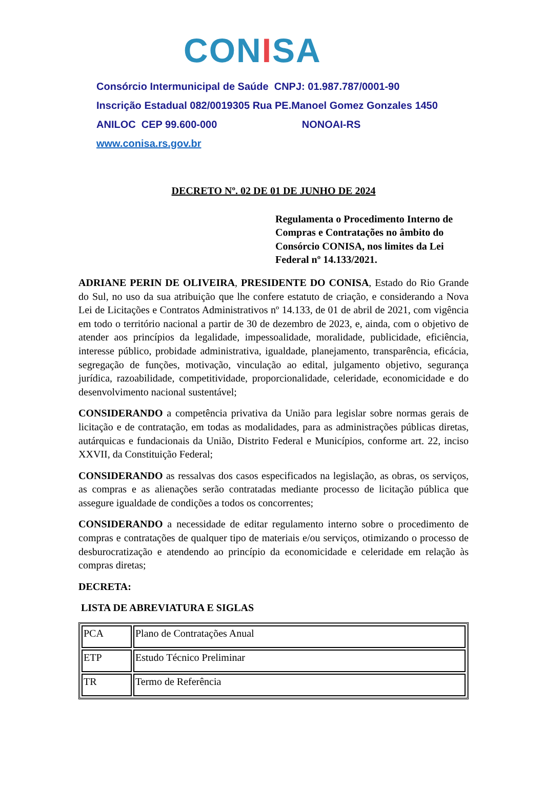CONISA
Consórcio Intermunicipal de Saúde CNPJ: 01.987.787/0001-90
Inscrição Estadual 082/0019305 Rua PE.Manoel Gomez Gonzales 1450
ANILOC CEP 99.600-000 NONOAI-RS
www.conisa.rs.gov.br
DECRETO Nº. 02 DE 01 DE JUNHO DE 2024
Regulamenta o Procedimento Interno de Compras e Contratações no âmbito do Consórcio CONISA, nos limites da Lei Federal nº 14.133/2021.
ADRIANE PERIN DE OLIVEIRA, PRESIDENTE DO CONISA, Estado do Rio Grande do Sul, no uso da sua atribuição que lhe confere estatuto de criação, e considerando a Nova Lei de Licitações e Contratos Administrativos nº 14.133, de 01 de abril de 2021, com vigência em todo o território nacional a partir de 30 de dezembro de 2023, e, ainda, com o objetivo de atender aos princípios da legalidade, impessoalidade, moralidade, publicidade, eficiência, interesse público, probidade administrativa, igualdade, planejamento, transparência, eficácia, segregação de funções, motivação, vinculação ao edital, julgamento objetivo, segurança jurídica, razoabilidade, competitividade, proporcionalidade, celeridade, economicidade e do desenvolvimento nacional sustentável;
CONSIDERANDO a competência privativa da União para legislar sobre normas gerais de licitação e de contratação, em todas as modalidades, para as administrações públicas diretas, autárquicas e fundacionais da União, Distrito Federal e Municípios, conforme art. 22, inciso XXVII, da Constituição Federal;
CONSIDERANDO as ressalvas dos casos especificados na legislação, as obras, os serviços, as compras e as alienações serão contratadas mediante processo de licitação pública que assegure igualdade de condições a todos os concorrentes;
CONSIDERANDO a necessidade de editar regulamento interno sobre o procedimento de compras e contratações de qualquer tipo de materiais e/ou serviços, otimizando o processo de desburocratização e atendendo ao princípio da economicidade e celeridade em relação às compras diretas;
DECRETA:
LISTA DE ABREVIATURA E SIGLAS
| PCA | Plano de Contratações Anual |
| ETP | Estudo Técnico Preliminar |
| TR | Termo de Referência |